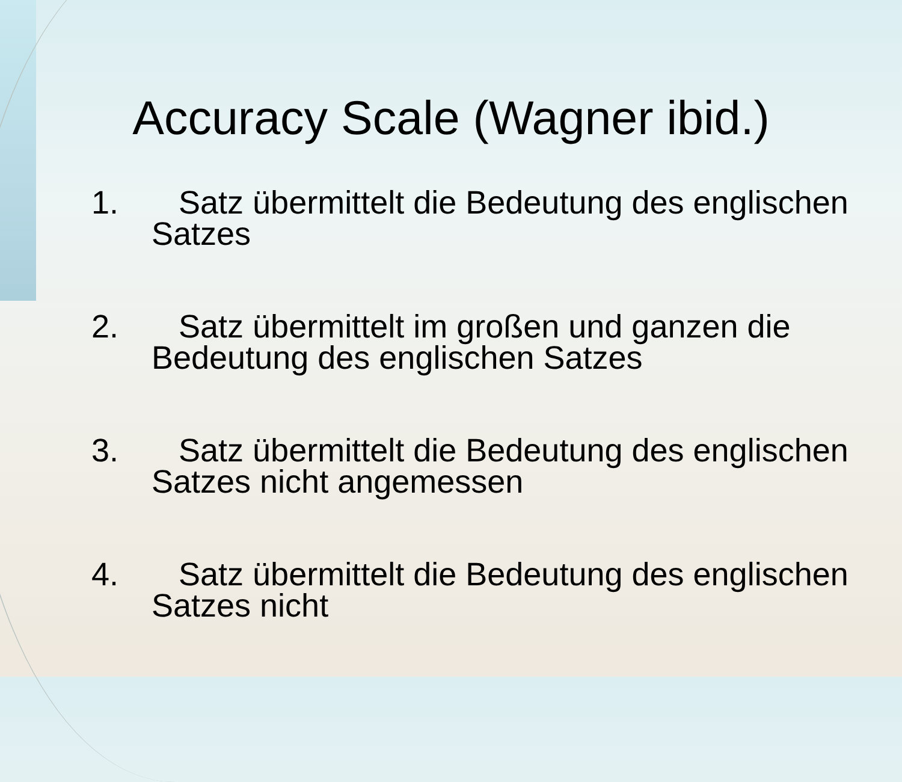Accuracy Scale (Wagner ibid.)
1. Satz übermittelt die Bedeutung des englischen Satzes
2. Satz übermittelt im großen und ganzen die Bedeutung des englischen Satzes
3. Satz übermittelt die Bedeutung des englischen Satzes nicht angemessen
4. Satz übermittelt die Bedeutung des englischen Satzes nicht